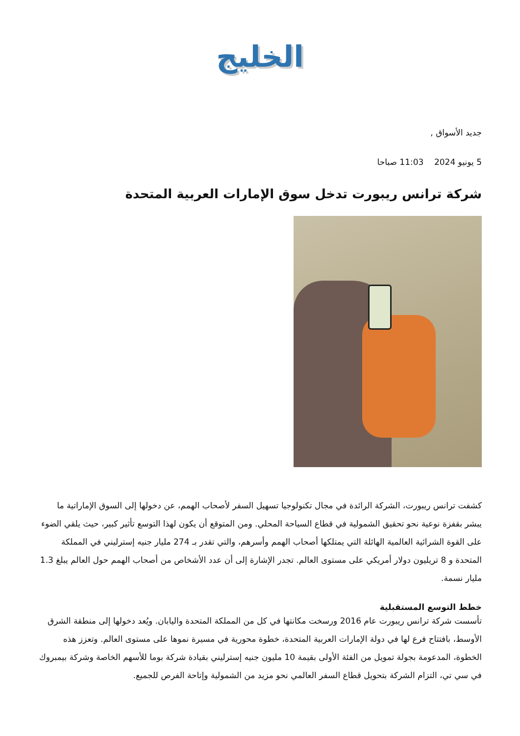الخليج
جديد الأسواق ,
5 يونيو 2024 11:03 صباحا
شركة ترانس ريبورت تدخل سوق الإمارات العربية المتحدة
كشفت ترانس ريبورت، الشركة الرائدة في مجال تكنولوجيا تسهيل السفر لأصحاب الهمم، عن دخولها إلى السوق الإماراتية ما يبشر بقفزة نوعية نحو تحقيق الشمولية في قطاع السياحة المحلي. ومن المتوقع أن يكون لهذا التوسع تأثير كبير، حيث يلقي الضوء على القوة الشرائية العالمية الهائلة التي يمتلكها أصحاب الهمم وأسرهم، والتي تقدر بـ 274 مليار جنيه إسترليني في المملكة المتحدة و 8 تريليون دولار أمريكي على مستوى العالم. تجدر الإشارة إلى أن عدد الأشخاص من أصحاب الهمم حول العالم يبلغ 1.3 مليار نسمة.
خطط التوسع المستقبلية
تأسست شركة ترانس ريبورت عام 2016 ورسخت مكانتها في كل من المملكة المتحدة واليابان. ويُعد دخولها إلى منطقة الشرق الأوسط، بافتتاح فرع لها في دولة الإمارات العربية المتحدة، خطوة محورية في مسيرة نموها على مستوى العالم. وتعزز هذه الخطوة، المدعومة بجولة تمويل من الفئة الأولى بقيمة 10 مليون جنيه إسترليني بقيادة شركة بوما للأسهم الخاصة وشركة بيمبروك في سي تي، التزام الشركة بتحويل قطاع السفر العالمي نحو مزيد من الشمولية وإتاحة الفرص للجميع.